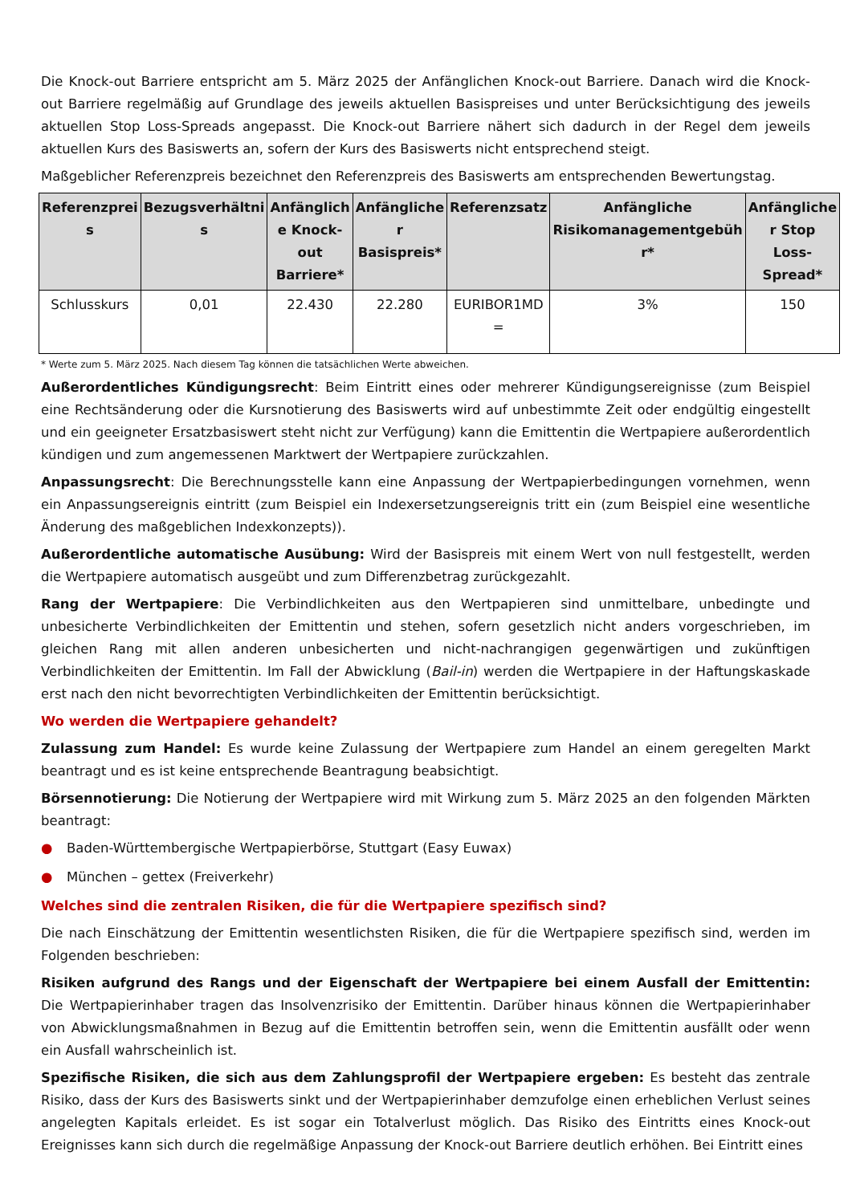Die Knock-out Barriere entspricht am 5. März 2025 der Anfänglichen Knock-out Barriere. Danach wird die Knock-out Barriere regelmäßig auf Grundlage des jeweils aktuellen Basispreises und unter Berücksichtigung des jeweils aktuellen Stop Loss-Spreads angepasst. Die Knock-out Barriere nähert sich dadurch in der Regel dem jeweils aktuellen Kurs des Basiswerts an, sofern der Kurs des Basiswerts nicht entsprechend steigt.
Maßgeblicher Referenzpreis bezeichnet den Referenzpreis des Basiswerts am entsprechenden Bewertungstag.
| Referenzprei s | Bezugsverhältni s | Anfänglich e Knock-out Barriere* | Anfängliche r Basispreis* | Referenzsatz | Anfängliche Risikomanagementgebüh r* | Anfängliche r Stop Loss-Spread* |
| --- | --- | --- | --- | --- | --- | --- |
| Schlusskurs | 0,01 | 22.430 | 22.280 | EURIBOR1MD = | 3% | 150 |
* Werte zum 5. März 2025. Nach diesem Tag können die tatsächlichen Werte abweichen.
Außerordentliches Kündigungsrecht: Beim Eintritt eines oder mehrerer Kündigungsereignisse (zum Beispiel eine Rechtsänderung oder die Kursnotierung des Basiswerts wird auf unbestimmte Zeit oder endgültig eingestellt und ein geeigneter Ersatzbasiswert steht nicht zur Verfügung) kann die Emittentin die Wertpapiere außerordentlich kündigen und zum angemessenen Marktwert der Wertpapiere zurückzahlen.
Anpassungsrecht: Die Berechnungsstelle kann eine Anpassung der Wertpapierbedingungen vornehmen, wenn ein Anpassungsereignis eintritt (zum Beispiel ein Indexersetzungsereignis tritt ein (zum Beispiel eine wesentliche Änderung des maßgeblichen Indexkonzepts)).
Außerordentliche automatische Ausübung: Wird der Basispreis mit einem Wert von null festgestellt, werden die Wertpapiere automatisch ausgeübt und zum Differenzbetrag zurückgezahlt.
Rang der Wertpapiere: Die Verbindlichkeiten aus den Wertpapieren sind unmittelbare, unbedingte und unbesicherte Verbindlichkeiten der Emittentin und stehen, sofern gesetzlich nicht anders vorgeschrieben, im gleichen Rang mit allen anderen unbesicherten und nicht-nachrangigen gegenwärtigen und zukünftigen Verbindlichkeiten der Emittentin. Im Fall der Abwicklung (Bail-in) werden die Wertpapiere in der Haftungskaskade erst nach den nicht bevorrechtigten Verbindlichkeiten der Emittentin berücksichtigt.
Wo werden die Wertpapiere gehandelt?
Zulassung zum Handel: Es wurde keine Zulassung der Wertpapiere zum Handel an einem geregelten Markt beantragt und es ist keine entsprechende Beantragung beabsichtigt.
Börsennotierung: Die Notierung der Wertpapiere wird mit Wirkung zum 5. März 2025 an den folgenden Märkten beantragt:
● Baden-Württembergische Wertpapierbörse, Stuttgart (Easy Euwax)
● München – gettex (Freiverkehr)
Welches sind die zentralen Risiken, die für die Wertpapiere spezifisch sind?
Die nach Einschätzung der Emittentin wesentlichsten Risiken, die für die Wertpapiere spezifisch sind, werden im Folgenden beschrieben:
Risiken aufgrund des Rangs und der Eigenschaft der Wertpapiere bei einem Ausfall der Emittentin: Die Wertpapierinhaber tragen das Insolvenzrisiko der Emittentin. Darüber hinaus können die Wertpapierinhaber von Abwicklungsmaßnahmen in Bezug auf die Emittentin betroffen sein, wenn die Emittentin ausfällt oder wenn ein Ausfall wahrscheinlich ist.
Spezifische Risiken, die sich aus dem Zahlungsprofil der Wertpapiere ergeben: Es besteht das zentrale Risiko, dass der Kurs des Basiswerts sinkt und der Wertpapierinhaber demzufolge einen erheblichen Verlust seines angelegten Kapitals erleidet. Es ist sogar ein Totalverlust möglich. Das Risiko des Eintritts eines Knock-out Ereignisses kann sich durch die regelmäßige Anpassung der Knock-out Barriere deutlich erhöhen. Bei Eintritt eines